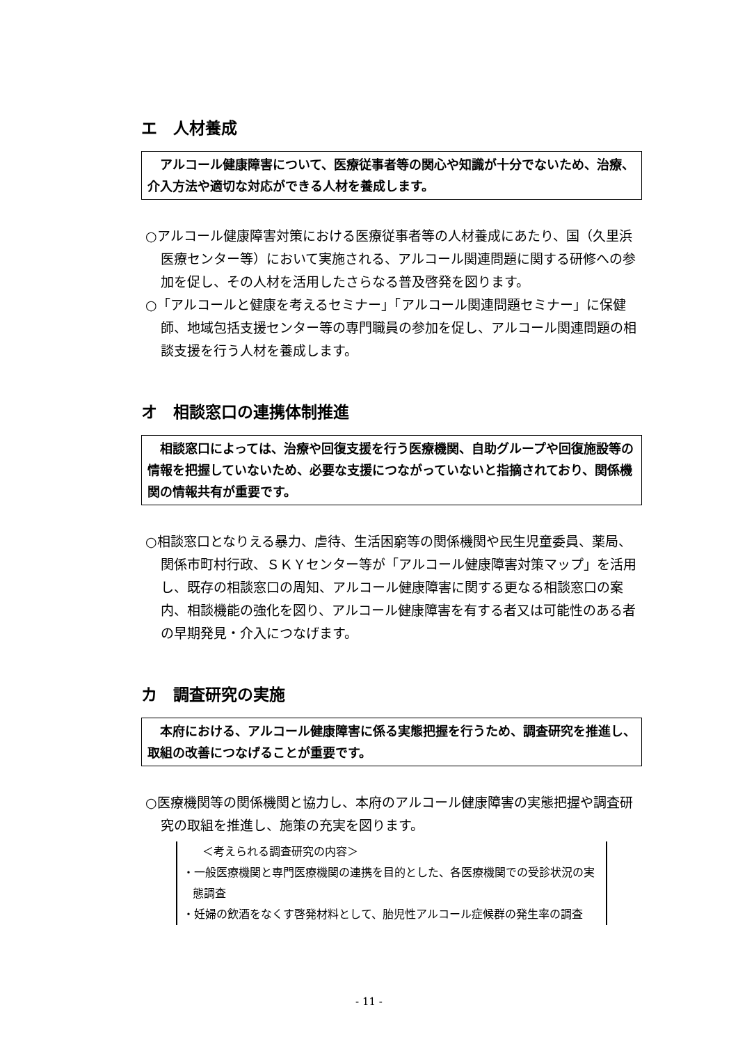エ　人材養成
　アルコール健康障害について、医療従事者等の関心や知識が十分でないため、治療、介入方法や適切な対応ができる人材を養成します。
○アルコール健康障害対策における医療従事者等の人材養成にあたり、国（久里浜医療センター等）において実施される、アルコール関連問題に関する研修への参加を促し、その人材を活用したさらなる普及啓発を図ります。
○「アルコールと健康を考えるセミナー」「アルコール関連問題セミナー」に保健師、地域包括支援センター等の専門職員の参加を促し、アルコール関連問題の相談支援を行う人材を養成します。
オ　相談窓口の連携体制推進
　相談窓口によっては、治療や回復支援を行う医療機関、自助グループや回復施設等の情報を把握していないため、必要な支援につながっていないと指摘されており、関係機関の情報共有が重要です。
○相談窓口となりえる暴力、虐待、生活困窮等の関係機関や民生児童委員、薬局、関係市町村行政、ＳＫＹセンター等が「アルコール健康障害対策マップ」を活用し、既存の相談窓口の周知、アルコール健康障害に関する更なる相談窓口の案内、相談機能の強化を図り、アルコール健康障害を有する者又は可能性のある者の早期発見・介入につなげます。
カ　調査研究の実施
　本府における、アルコール健康障害に係る実態把握を行うため、調査研究を推進し、取組の改善につなげることが重要です。
○医療機関等の関係機関と協力し、本府のアルコール健康障害の実態把握や調査研究の取組を推進し、施策の充実を図ります。
＜考えられる調査研究の内容＞
・一般医療機関と専門医療機関の連携を目的とした、各医療機関での受診状況の実態調査
・妊婦の飲酒をなくす啓発材料として、胎児性アルコール症候群の発生率の調査
- 11 -